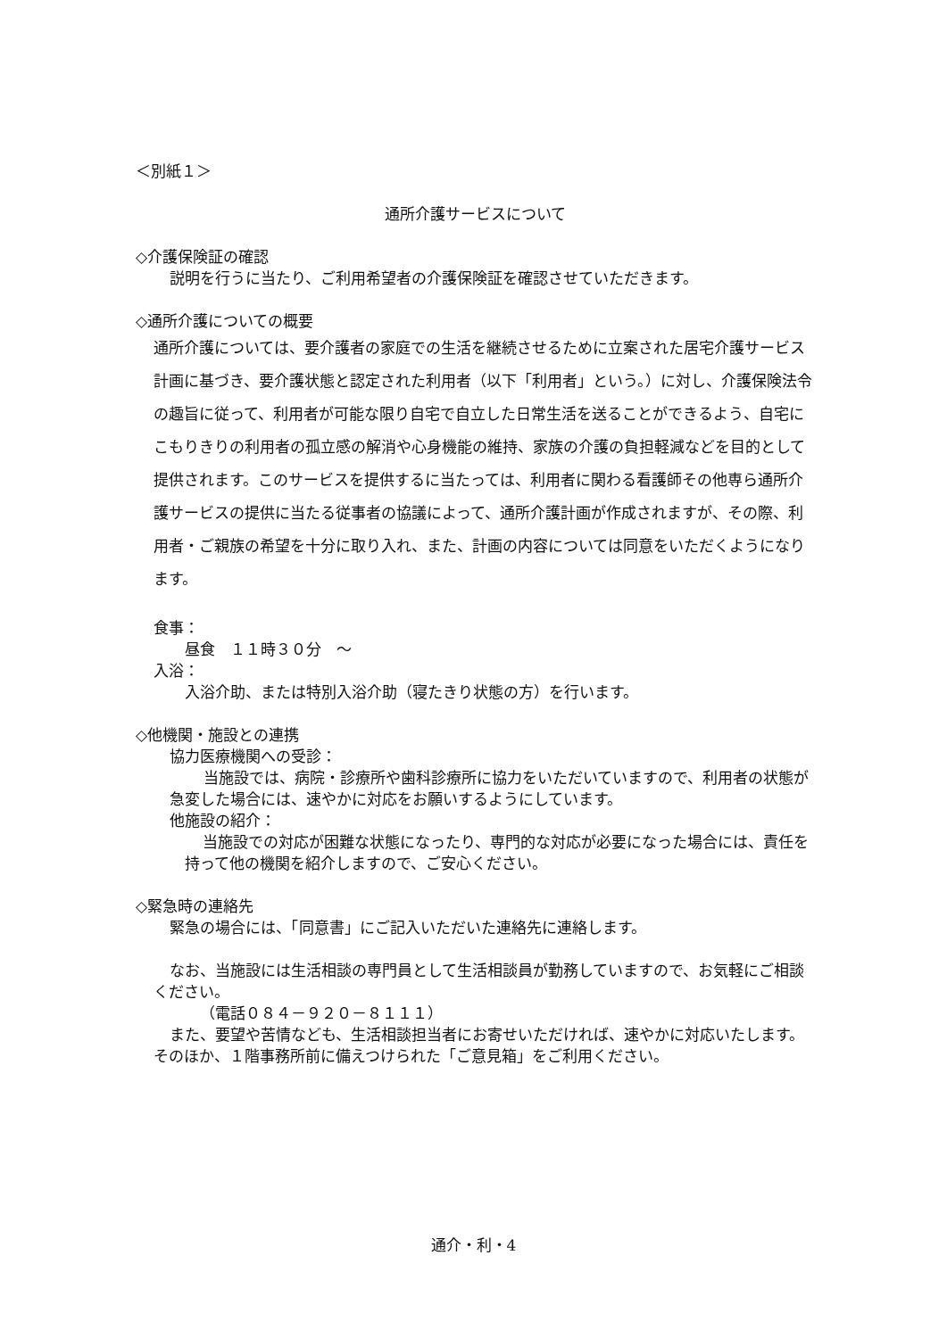＜別紙１＞
通所介護サービスについて
◇介護保険証の確認
説明を行うに当たり、ご利用希望者の介護保険証を確認させていただきます。
◇通所介護についての概要
通所介護については、要介護者の家庭での生活を継続させるために立案された居宅介護サービス計画に基づき、要介護状態と認定された利用者（以下「利用者」という。）に対し、介護保険法令の趣旨に従って、利用者が可能な限り自宅で自立した日常生活を送ることができるよう、自宅にこもりきりの利用者の孤立感の解消や心身機能の維持、家族の介護の負担軽減などを目的として提供されます。このサービスを提供するに当たっては、利用者に関わる看護師その他専ら通所介護サービスの提供に当たる従事者の協議によって、通所介護計画が作成されますが、その際、利用者・ご親族の希望を十分に取り入れ、また、計画の内容については同意をいただくようになります。
食事：
昼食　１１時３０分　～
入浴：
入浴介助、または特別入浴介助（寝たきり状態の方）を行います。
◇他機関・施設との連携
協力医療機関への受診：
当施設では、病院・診療所や歯科診療所に協力をいただいていますので、利用者の状態が急変した場合には、速やかに対応をお願いするようにしています。
他施設の紹介：
当施設での対応が困難な状態になったり、専門的な対応が必要になった場合には、責任を持って他の機関を紹介しますので、ご安心ください。
◇緊急時の連絡先
緊急の場合には、「同意書」にご記入いただいた連絡先に連絡します。
なお、当施設には生活相談の専門員として生活相談員が勤務していますので、お気軽にご相談ください。
（電話０８４－９２０－８１１１）
また、要望や苦情なども、生活相談担当者にお寄せいただければ、速やかに対応いたします。そのほか、１階事務所前に備えつけられた「ご意見箱」をご利用ください。
通介・利・4